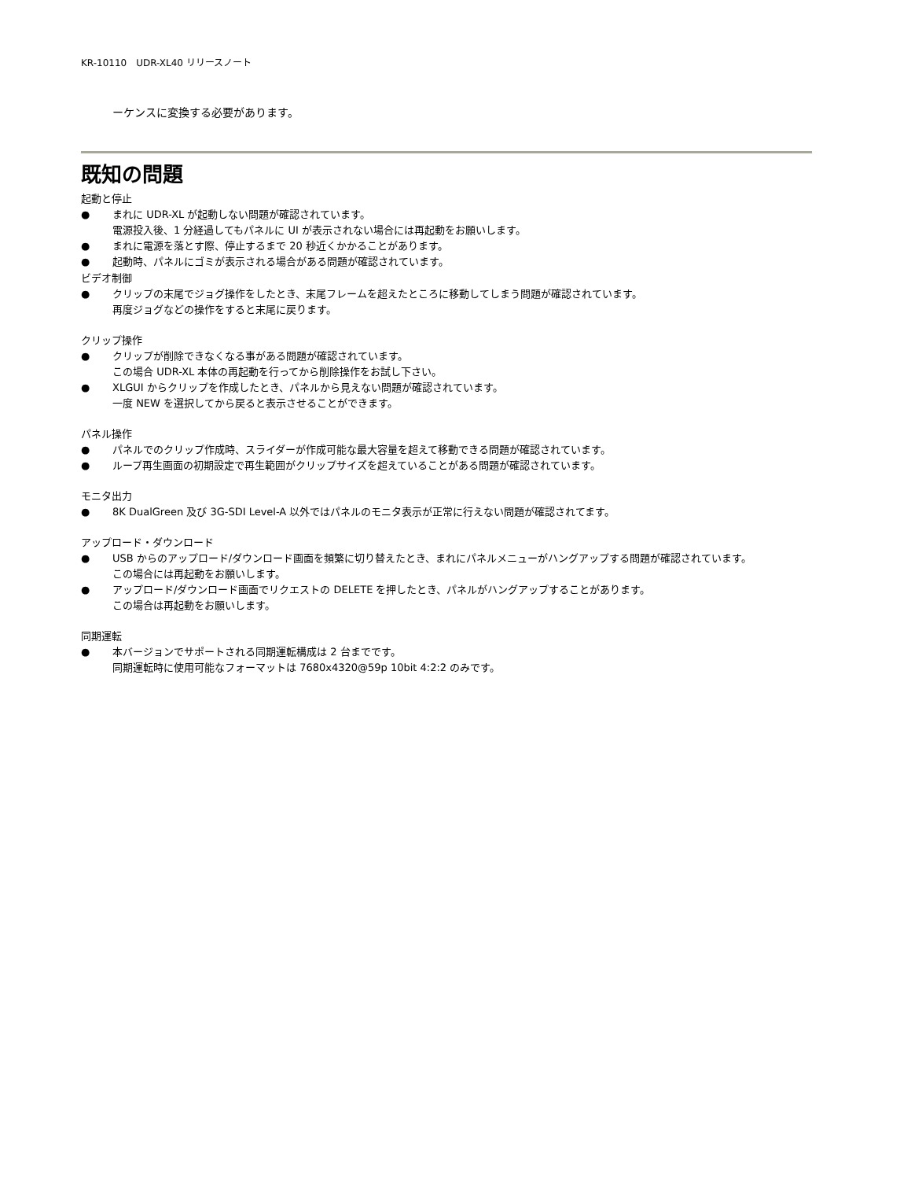KR-10110　UDR-XL40 リリースノート
ーケンスに変換する必要があります。
既知の問題
起動と停止
● まれに UDR-XL が起動しない問題が確認されています。
電源投入後、1 分経過してもパネルに UI が表示されない場合には再起動をお願いします。
● まれに電源を落とす際、停止するまで 20 秒近くかかることがあります。
● 起動時、パネルにゴミが表示される場合がある問題が確認されています。
ビデオ制御
● クリップの末尾でジョグ操作をしたとき、末尾フレームを超えたところに移動してしまう問題が確認されています。
再度ジョグなどの操作をすると末尾に戻ります。
クリップ操作
● クリップが削除できなくなる事がある問題が確認されています。
この場合 UDR-XL 本体の再起動を行ってから削除操作をお試し下さい。
● XLGUI からクリップを作成したとき、パネルから見えない問題が確認されています。
一度 NEW を選択してから戻ると表示させることができます。
パネル操作
● パネルでのクリップ作成時、スライダーが作成可能な最大容量を超えて移動できる問題が確認されています。
● ループ再生画面の初期設定で再生範囲がクリップサイズを超えていることがある問題が確認されています。
モニタ出力
● 8K DualGreen 及び 3G-SDI Level-A 以外ではパネルのモニタ表示が正常に行えない問題が確認されてます。
アップロード・ダウンロード
● USB からのアップロード/ダウンロード画面を頻繁に切り替えたとき、まれにパネルメニューがハングアップする問題が確認されています。
この場合には再起動をお願いします。
● アップロード/ダウンロード画面でリクエストの DELETE を押したとき、パネルがハングアップすることがあります。
この場合は再起動をお願いします。
同期運転
● 本バージョンでサポートされる同期運転構成は 2 台までです。
同期運転時に使用可能なフォーマットは 7680x4320@59p 10bit 4:2:2 のみです。